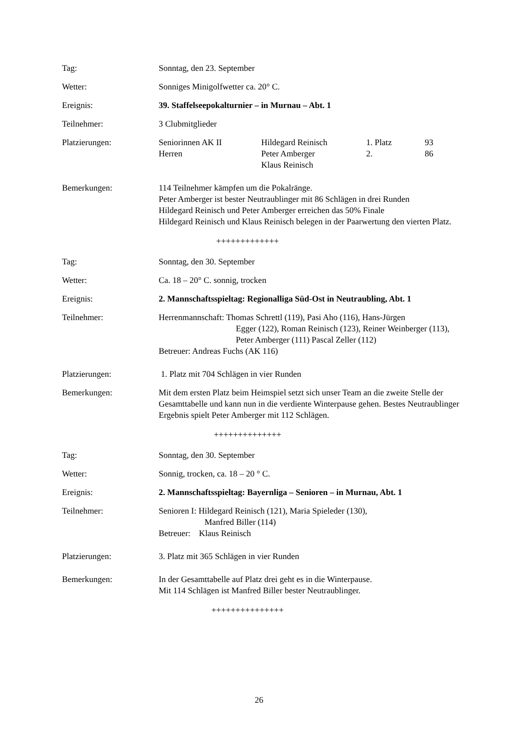Tag: Sonntag, den 23. September
Wetter: Sonniges Minigolfwetter ca. 20° C.
Ereignis: 39. Staffelseepokalturnier – in Murnau – Abt. 1
Teilnehmer: 3 Clubmitglieder
Platzierungen:
| Seniorinnen AK II | Hildegard Reinisch | 1. Platz | 93 |
| Herren | Peter Amberger | 2. | 86 |
| | Klaus Reinisch | | |
Bemerkungen: 114 Teilnehmer kämpfen um die Pokalränge.
Peter Amberger ist bester Neutraublinger mit 86 Schlägen in drei Runden
Hildegard Reinisch und Peter Amberger erreichen das 50% Finale
Hildegard Reinisch und Klaus Reinisch belegen in der Paarwertung den vierten Platz.
+++++++++++++
Tag: Sonntag, den 30. September
Wetter: Ca. 18 – 20° C. sonnig, trocken
Ereignis: 2. Mannschaftsspieltag: Regionalliga Süd-Ost in Neutraubling, Abt. 1
Teilnehmer: Herrenmannschaft: Thomas Schrettl (119), Pasi Aho (116), Hans-Jürgen
Egger (122), Roman Reinisch (123), Reiner Weinberger (113), Peter Amberger (111) Pascal Zeller (112)
Betreuer: Andreas Fuchs (AK 116)
Platzierungen: 1. Platz mit 704 Schlägen in vier Runden
Bemerkungen: Mit dem ersten Platz beim Heimspiel setzt sich unser Team an die zweite Stelle der Gesamttabelle und kann nun in die verdiente Winterpause gehen. Bestes Neutraublinger Ergebnis spielt Peter Amberger mit 112 Schlägen.
++++++++++++++
Tag: Sonntag, den 30. September
Wetter: Sonnig, trocken, ca. 18 – 20 ° C.
Ereignis: 2. Mannschaftsspieltag: Bayernliga – Senioren – in Murnau, Abt. 1
Teilnehmer: Senioren I: Hildegard Reinisch (121), Maria Spieleder (130),
Manfred Biller (114)
Betreuer: Klaus Reinisch
Platzierungen: 3. Platz mit 365 Schlägen in vier Runden
Bemerkungen: In der Gesamttabelle auf Platz drei geht es in die Winterpause.
Mit 114 Schlägen ist Manfred Biller bester Neutraublinger.
+++++++++++++++
26